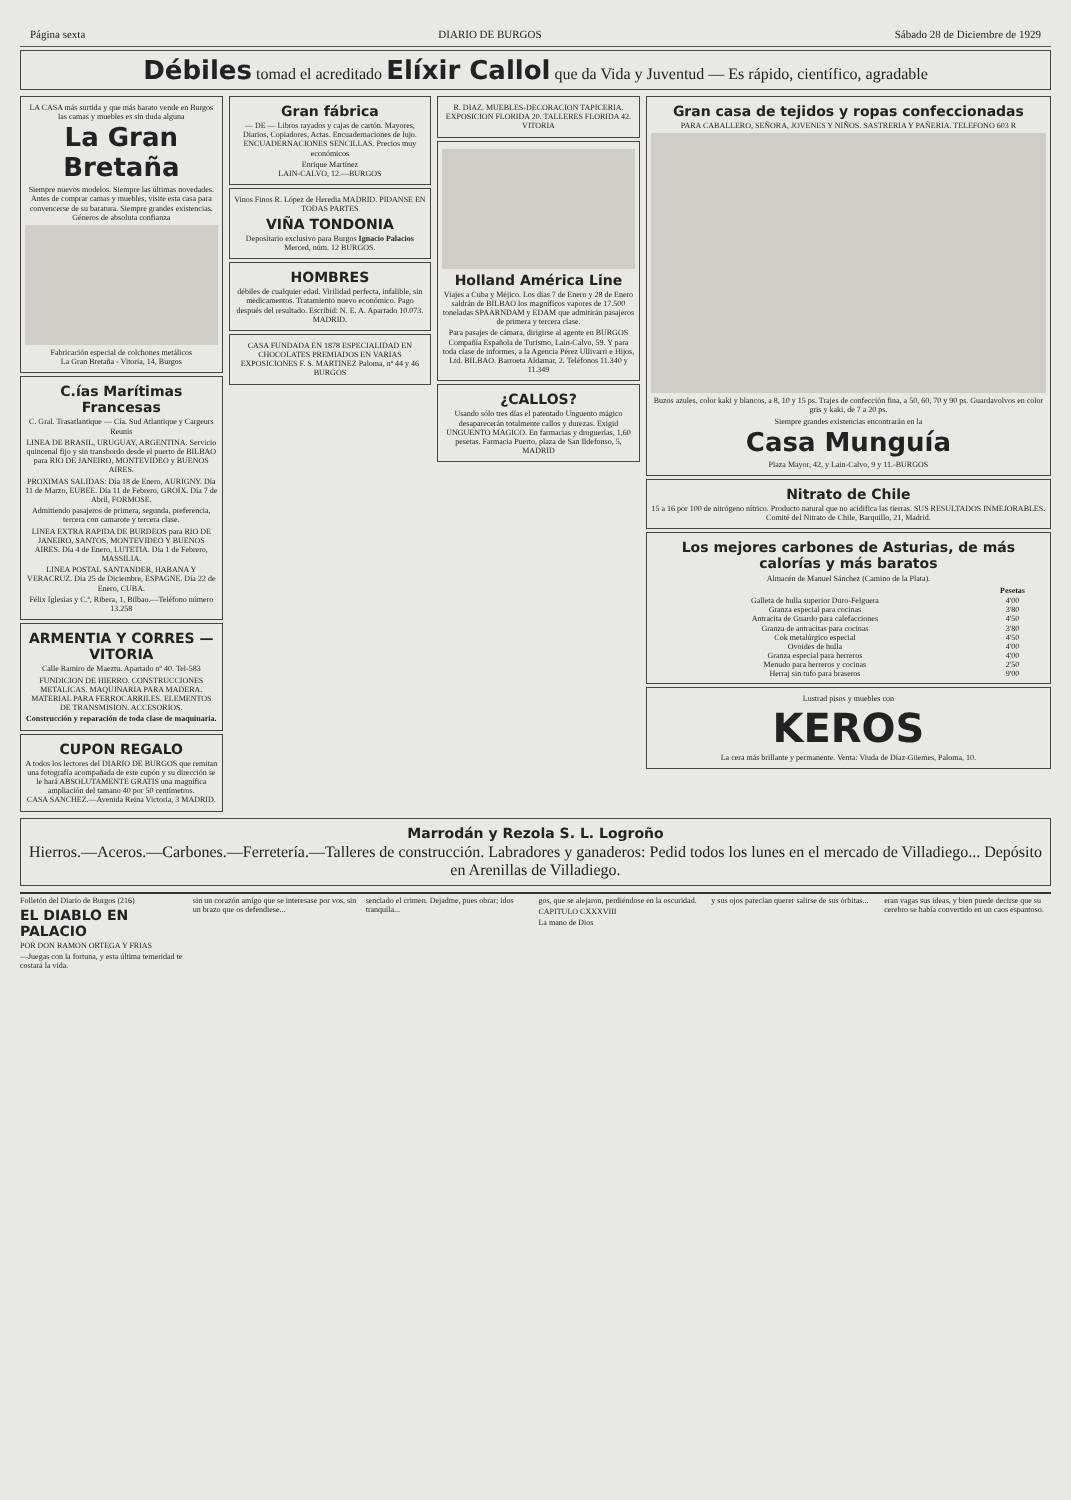Página sexta DIARIO DE BURGOS Sábado 28 de Diciembre de 1929
Débiles tomad el acreditado Elíxir Callol que da Vida y Juventud — Es rápido, científico, agradable
LA CASA más surtida y que más barato vende en Burgos las camas y muebles es sin duda alguna
La Gran Bretaña
Siempre nuevos modelos. Siempre las últimas novedades. Antes de comprar camas y muebles, visite esta casa para convencerse de su baratura. Siempre grandes existencias. Géneros de absoluta confianza
Fabricación especial de colchones metálicos
La Gran Bretaña - Vitoria, 14, Burgos
C.ías Marítimas Francesas
C. Gral. Trasatlantique — Cía. Sud Atlantique y Cargeurs Reunis
LINEA DE BRASIL, URUGUAY, ARGENTINA. Servicio quincenal fijo y sin transbordo desde el puerto de BILBAO para RIO DE JANEIRO, MONTEVIDEO y BUENOS AIRES.
PROXIMAS SALIDAS: Día 18 de Enero, AURIGNY. Día 11 de Marzo, EUBEE. Día 11 de Febrero, GROIX. Día 7 de Abril, FORMOSE.
Admitiendo pasajeros de primera, segunda, preferencia, tercera con camarote y tercera clase.
LINEA EXTRA RAPIDA DE BURDEOS para RIO DE JANEIRO, SANTOS, MONTEVIDEO Y BUENOS AIRES. Día 4 de Enero, LUTETIA. Día 1 de Febrero, MASSILIA.
LINEA POSTAL SANTANDER, HABANA Y VERACRUZ. Día 25 de Diciembre, ESPAGNE. Día 22 de Enero, CUBA.
Félix Iglesias y C.ª, Ribera, 1, Bilbao.—Teléfono número 13.258
ARMENTIA Y CORRES — VITORIA
Calle Ramiro de Maeztu. Apartado nº 40. Tel-583
FUNDICION DE HIERRO. CONSTRUCCIONES METALICAS. MAQUINARIA PARA MADERA. MATERIAL PARA FERROCARRILES. ELEMENTOS DE TRANSMISION. ACCESORIOS.
Construcción y reparación de toda clase de maquinaria.
CUPON REGALO
A todos los lectores del DIARIO DE BURGOS que remitan una fotografía acompañada de este cupón y su dirección se le hará ABSOLUTAMENTE GRATIS una magnífica ampliación del tamano 40 por 50 centímetros.
CASA SANCHEZ.—Avenida Reina Victoria, 3 MADRID.
Gran fábrica
— DE — Libros rayados y cajas de cartón. Mayores, Diarios, Copiadores, Actas. Encuadernaciones de lujo. ENCUADERNACIONES SENCILLAS. Precios muy económicos
Enrique Martínez
LAIN-CALVO, 12.—BURGOS
Vinos Finos R. López de Heredia MADRID. PIDANSE EN TODAS PARTES
VIÑA TONDONIA
Depositario exclusivo para Burgos Ignacio Palacios Merced, núm. 12 BURGOS.
HOMBRES
débiles de cualquier edad. Virilidad perfecta, infalible, sin medicamentos. Tratamiento nuevo económico. Pago después del resultado. Escribid: N. E. A. Apartado 10.073. MADRID.
CASA FUNDADA EN 1878 ESPECIALIDAD EN CHOCOLATES PREMIADOS EN VARIAS EXPOSICIONES F. S. MARTINEZ Paloma, nº 44 y 46 BURGOS
R. DIAZ. MUEBLES-DECORACION TAPICERIA. EXPOSICION FLORIDA 20. TALLERES FLORIDA 42. VITORIA
Holland América Line
Viajes a Cuba y Méjico. Los días 7 de Enero y 28 de Enero saldrán de BILBAO los magníficos vapores de 17.500 toneladas SPAARNDAM y EDAM que admitirán pasajeros de primera y tercera clase.
Para pasajes de cámara, dirigirse al agente en BURGOS Compañía Española de Turismo, Lain-Calvo, 59. Y para toda clase de informes, a la Agencia Pérez Ullivarri e Hijos, Ltd. BILBAO. Barroeta Aldamar, 2. Teléfonos 11.340 y 11.349
¿CALLOS?
Usando sólo tres días el patentado Unguento mágico desaparecerán totalmente callos y durezas. Exigid UNGUENTO MAGICO. En farmacias y droguerías, 1,60 pesetas. Farmacia Puerto, plaza de San Ildefonso, 5, MADRID
Gran casa de tejidos y ropas confeccionadas
PARA CABALLERO, SEÑORA, JOVENES Y NIÑOS. SASTRERIA Y PAÑERIA. TELEFONO 603 R
Buzos azules, color kaki y blancos, a 8, 10 y 15 ps. Trajes de confección fina, a 50, 60, 70 y 90 ps. Guardavolvos en color gris y kaki, de 7 a 20 ps.
Siempre grandes existencias encontrarán en la
Casa Munguía
Plaza Mayor, 42, y Lain-Calvo, 9 y 11.-BURGOS
Nitrato de Chile
15 a 16 por 100 de nitrógeno nítrico. Producto natural que no acidifica las tierras. SUS RESULTADOS INMEJORABLES. Comité del Nitrato de Chile, Barquillo, 21, Madrid.
Los mejores carbones de Asturias, de más calorías y más baratos
Almacén de Manuel Sánchez (Camino de la Plata).
| | Pesetas |
| --- | --- |
| Galleta de hulla superior Duro-Felguera | 4'00 |
| Granza especial para cocinas | 3'80 |
| Antracita de Guardo para calefacciones | 4'50 |
| Granza de antracitas para cocinas | 3'80 |
| Cok metalúrgico especial | 4'50 |
| Ovoides de hulla | 4'00 |
| Granza especial para herreros | 4'00 |
| Menudo para herreros y cocinas | 2'50 |
| Herraj sin tufo para braseros | 9'00 |
Lustrad pisos y muebles con
KEROS
La cera más brillante y permanente. Venta: Viuda de Díaz-Güemes, Paloma, 10.
Marrodán y Rezola S. L. Logroño
Hierros.—Aceros.—Carbones.—Ferretería.—Talleres de construcción. Labradores y ganaderos: Pedid todos los lunes en el mercado de Villadiego... Depósito en Arenillas de Villadiego.
Folletón del Diario de Burgos (216)
EL DIABLO EN PALACIO
POR DON RAMON ORTEGA Y FRIAS
—Juegas con la fortuna, y esta última temeridad te costará la vida.
sin un corazón amigo que se interesase por vos, sin un brazo que os defendiese...
senciado el crimen. Dejadme, pues obrar; idos tranquila...
gos, que se alejaron, perdiéndose en la oscuridad.
CAPITULO CXXXVIII
La mano de Dios
y sus ojos parecían querer salirse de sus órbitas...
eran vagas sus ideas, y bien puede decirse que su cerebro se había convertido en un caos espantoso.